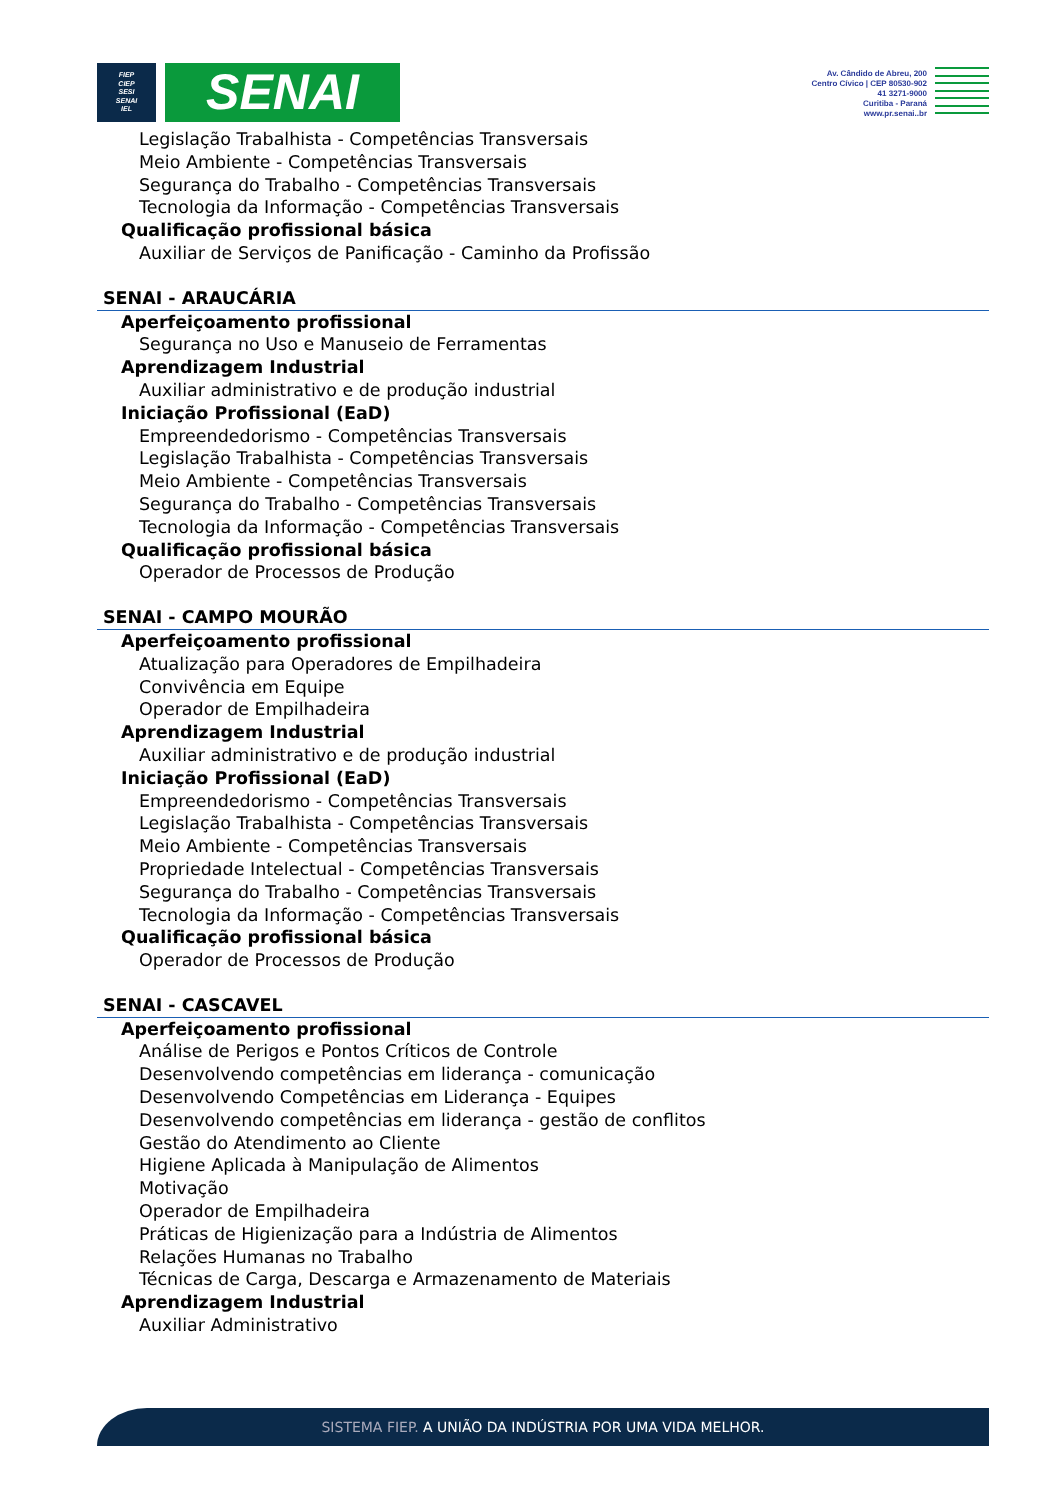FIEP
CIEP
SESI
SENAI
IEL
SENAI
Av. Cândido de Abreu, 200
Centro Cívico | CEP 80530-902
41 3271-9000
Curitiba - Paraná
www.pr.senai..br
Legislação Trabalhista - Competências Transversais
Meio Ambiente - Competências Transversais
Segurança do Trabalho - Competências Transversais
Tecnologia da Informação - Competências Transversais
Qualificação profissional básica
Auxiliar de Serviços de Panificação - Caminho da Profissão
SENAI - ARAUCÁRIA
Aperfeiçoamento profissional
Segurança no Uso e Manuseio de Ferramentas
Aprendizagem Industrial
Auxiliar administrativo e de produção industrial
Iniciação Profissional (EaD)
Empreendedorismo - Competências Transversais
Legislação Trabalhista - Competências Transversais
Meio Ambiente - Competências Transversais
Segurança do Trabalho - Competências Transversais
Tecnologia da Informação - Competências Transversais
Qualificação profissional básica
Operador de Processos de Produção
SENAI - CAMPO MOURÃO
Aperfeiçoamento profissional
Atualização para Operadores de Empilhadeira
Convivência em Equipe
Operador de Empilhadeira
Aprendizagem Industrial
Auxiliar administrativo e de produção industrial
Iniciação Profissional (EaD)
Empreendedorismo - Competências Transversais
Legislação Trabalhista - Competências Transversais
Meio Ambiente - Competências Transversais
Propriedade Intelectual - Competências Transversais
Segurança do Trabalho - Competências Transversais
Tecnologia da Informação - Competências Transversais
Qualificação profissional básica
Operador de Processos de Produção
SENAI - CASCAVEL
Aperfeiçoamento profissional
Análise de Perigos e Pontos Críticos de Controle
Desenvolvendo competências em liderança - comunicação
Desenvolvendo Competências em Liderança - Equipes
Desenvolvendo competências em liderança - gestão de conflitos
Gestão do Atendimento ao Cliente
Higiene Aplicada à Manipulação de Alimentos
Motivação
Operador de Empilhadeira
Práticas de Higienização para a Indústria de Alimentos
Relações Humanas no Trabalho
Técnicas de Carga, Descarga e Armazenamento de Materiais
Aprendizagem Industrial
Auxiliar Administrativo
SISTEMA FIEP. A UNIÃO DA INDÚSTRIA POR UMA VIDA MELHOR.